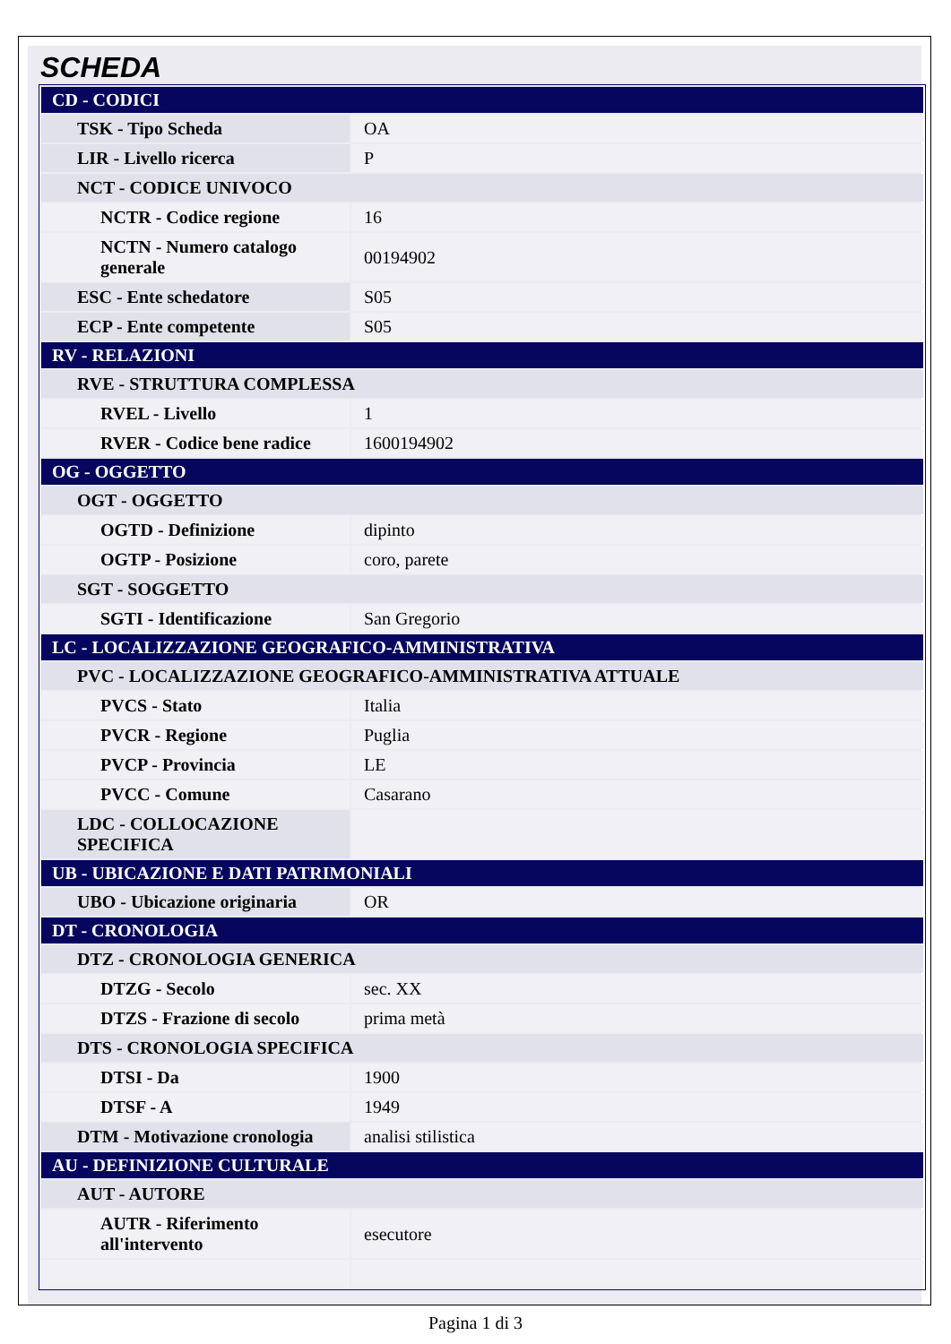SCHEDA
| CD - CODICI | |
| TSK - Tipo Scheda | OA |
| LIR - Livello ricerca | P |
| NCT - CODICE UNIVOCO | |
| NCTR - Codice regione | 16 |
| NCTN - Numero catalogo generale | 00194902 |
| ESC - Ente schedatore | S05 |
| ECP - Ente competente | S05 |
| RV - RELAZIONI | |
| RVE - STRUTTURA COMPLESSA | |
| RVEL - Livello | 1 |
| RVER - Codice bene radice | 1600194902 |
| OG - OGGETTO | |
| OGT - OGGETTO | |
| OGTD - Definizione | dipinto |
| OGTP - Posizione | coro, parete |
| SGT - SOGGETTO | |
| SGTI - Identificazione | San Gregorio |
| LC - LOCALIZZAZIONE GEOGRAFICO-AMMINISTRATIVA | |
| PVC - LOCALIZZAZIONE GEOGRAFICO-AMMINISTRATIVA ATTUALE | |
| PVCS - Stato | Italia |
| PVCR - Regione | Puglia |
| PVCP - Provincia | LE |
| PVCC - Comune | Casarano |
| LDC - COLLOCAZIONE SPECIFICA | |
| UB - UBICAZIONE E DATI PATRIMONIALI | |
| UBO - Ubicazione originaria | OR |
| DT - CRONOLOGIA | |
| DTZ - CRONOLOGIA GENERICA | |
| DTZG - Secolo | sec. XX |
| DTZS - Frazione di secolo | prima metà |
| DTS - CRONOLOGIA SPECIFICA | |
| DTSI - Da | 1900 |
| DTSF - A | 1949 |
| DTM - Motivazione cronologia | analisi stilistica |
| AU - DEFINIZIONE CULTURALE | |
| AUT - AUTORE | |
| AUTR - Riferimento all'intervento | esecutore |
Pagina 1 di 3